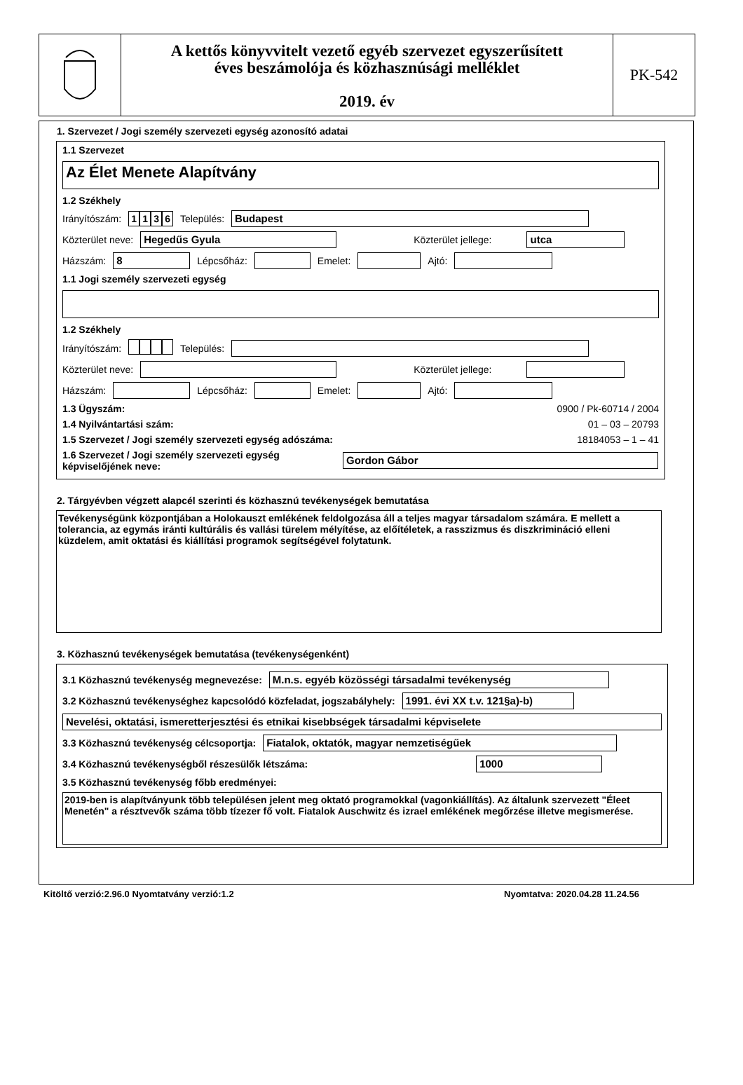A kettős könyvvitelt vezető egyéb szervezet egyszerűsített
éves beszámolója és közhasznúsági melléklet
2019. év
PK-542
1. Szervezet / Jogi személy szervezeti egység azonosító adatai
1.1 Szervezet
Az Élet Menete Alapítvány
1.2 Székhely
Irányítószám: 1136 Település:
Budapest
Közterület neve:
Hegedűs Gyula
Közterület jellege:
utca
Házszám:
8
Lépcsőház:
Emelet:
Ajtó:
1.1 Jogi személy szervezeti egység
1.2 Székhely
Irányítószám: Település:
Közterület neve:
Közterület jellege:
Házszám:
Lépcsőház:
Emelet:
Ajtó:
1.3 Ügyszám: 0900 / Pk-60714 / 2004
1.4 Nyilvántartási szám: 01 – 03 – 20793
1.5 Szervezet / Jogi személy szervezeti egység adószáma: 18184053 – 1 – 41
1.6 Szervezet / Jogi személy szervezeti egység képviselőjének neve:
Gordon Gábor
2. Tárgyévben végzett alapcél szerinti és közhasznú tevékenységek bemutatása
Tevékenységünk központjában a Holokauszt emlékének feldolgozása áll a teljes magyar társadalom számára. E mellett a tolerancia, az egymás iránti kultúrális és vallási türelem mélyítése, az előítéletek, a rasszizmus és diszkrimináció elleni küzdelem, amit oktatási és kiállítási programok segítségével folytatunk.
3. Közhasznú tevékenységek bemutatása (tevékenységenként)
3.1 Közhasznú tevékenység megnevezése:
M.n.s. egyéb közösségi társadalmi tevékenység
3.2 Közhasznú tevékenységhez kapcsolódó közfeladat, jogszabályhely:
1991. évi XX t.v. 121§a)-b)
Nevelési, oktatási, ismeretterjesztési és etnikai kisebbségek társadalmi képviselete
3.3 Közhasznú tevékenység célcsoportja:
Fiatalok, oktatók, magyar nemzetiségűek
3.4 Közhasznú tevékenységből részesülők létszáma:
1000
3.5 Közhasznú tevékenység főbb eredményei:
2019-ben is alapítványunk több településen jelent meg oktató programokkal (vagonkiállítás). Az általunk szervezett "Éleet Menetén" a résztvevők száma több tízezer fő volt. Fiatalok Auschwitz és izrael emlékének megőrzése illetve megismerése.
Kitöltő verzió:2.96.0 Nyomtatvány verzió:1.2 Nyomtatva: 2020.04.28 11.24.56